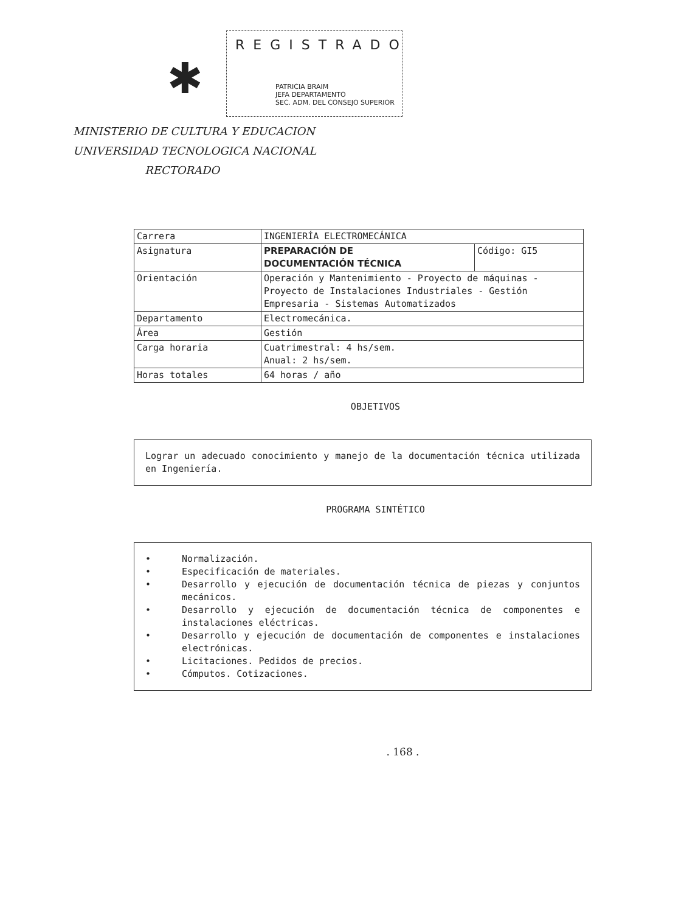✱
REGISTRADO
PATRICIA BRAIM
JEFA DEPARTAMENTO
SEC. ADM. DEL CONSEJO SUPERIOR
MINISTERIO DE CULTURA Y EDUCACION
UNIVERSIDAD TECNOLOGICA NACIONAL
RECTORADO
| Carrera | INGENIERÍA ELECTROMECÁNICA | |
| Asignatura | PREPARACIÓN DE DOCUMENTACIÓN TÉCNICA | Código: GI5 |
| Orientación | Operación y Mantenimiento - Proyecto de máquinas - Proyecto de Instalaciones Industriales - Gestión Empresaria - Sistemas Automatizados | |
| Departamento | Electromecánica. | |
| Área | Gestión | |
| Carga horaria | Cuatrimestral: 4 hs/sem. Anual: 2 hs/sem. | |
| Horas totales | 64 horas / año | |
OBJETIVOS
Lograr un adecuado conocimiento y manejo de la documentación técnica utilizada en Ingeniería.
PROGRAMA SINTÉTICO
• Normalización.
• Especificación de materiales.
• Desarrollo y ejecución de documentación técnica de piezas y conjuntos mecánicos.
• Desarrollo y ejecución de documentación técnica de componentes e instalaciones eléctricas.
• Desarrollo y ejecución de documentación de componentes e instalaciones electrónicas.
• Licitaciones. Pedidos de precios.
• Cómputos. Cotizaciones.
. 168 .